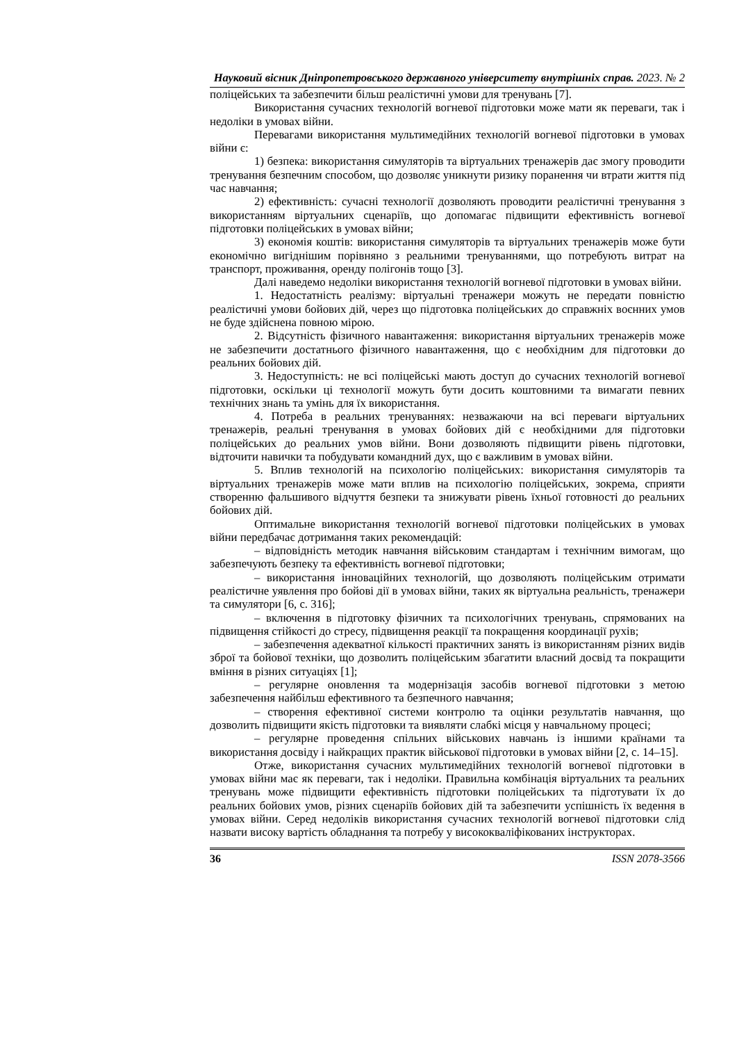Науковий вісник Дніпропетровського державного університету внутрішніх справ. 2023. № 2
поліцейських та забезпечити більш реалістичні умови для тренувань [7].
Використання сучасних технологій вогневої підготовки може мати як переваги, так і недоліки в умовах війни.
Перевагами використання мультимедійних технологій вогневої підготовки в умовах війни є:
1) безпека: використання симуляторів та віртуальних тренажерів дає змогу проводити тренування безпечним способом, що дозволяє уникнути ризику поранення чи втрати життя під час навчання;
2) ефективність: сучасні технології дозволяють проводити реалістичні тренування з використанням віртуальних сценаріїв, що допомагає підвищити ефективність вогневої підготовки поліцейських в умовах війни;
3) економія коштів: використання симуляторів та віртуальних тренажерів може бути економічно вигіднішим порівняно з реальними тренуваннями, що потребують витрат на транспорт, проживання, оренду полігонів тощо [3].
Далі наведемо недоліки використання технологій вогневої підготовки в умовах війни.
1. Недостатність реалізму: віртуальні тренажери можуть не передати повністю реалістичні умови бойових дій, через що підготовка поліцейських до справжніх воєнних умов не буде здійснена повною мірою.
2. Відсутність фізичного навантаження: використання віртуальних тренажерів може не забезпечити достатнього фізичного навантаження, що є необхідним для підготовки до реальних бойових дій.
3. Недоступність: не всі поліцейські мають доступ до сучасних технологій вогневої підготовки, оскільки ці технології можуть бути досить коштовними та вимагати певних технічних знань та умінь для їх використання.
4. Потреба в реальних тренуваннях: незважаючи на всі переваги віртуальних тренажерів, реальні тренування в умовах бойових дій є необхідними для підготовки поліцейських до реальних умов війни. Вони дозволяють підвищити рівень підготовки, відточити навички та побудувати командний дух, що є важливим в умовах війни.
5. Вплив технологій на психологію поліцейських: використання симуляторів та віртуальних тренажерів може мати вплив на психологію поліцейських, зокрема, сприяти створенню фальшивого відчуття безпеки та знижувати рівень їхньої готовності до реальних бойових дій.
Оптимальне використання технологій вогневої підготовки поліцейських в умовах війни передбачає дотримання таких рекомендацій:
– відповідність методик навчання військовим стандартам і технічним вимогам, що забезпечують безпеку та ефективність вогневої підготовки;
– використання інноваційних технологій, що дозволяють поліцейським отримати реалістичне уявлення про бойові дії в умовах війни, таких як віртуальна реальність, тренажери та симулятори [6, с. 316];
– включення в підготовку фізичних та психологічних тренувань, спрямованих на підвищення стійкості до стресу, підвищення реакції та покращення координації рухів;
– забезпечення адекватної кількості практичних занять із використанням різних видів зброї та бойової техніки, що дозволить поліцейським збагатити власний досвід та покращити вміння в різних ситуаціях [1];
– регулярне оновлення та модернізація засобів вогневої підготовки з метою забезпечення найбільш ефективного та безпечного навчання;
– створення ефективної системи контролю та оцінки результатів навчання, що дозволить підвищити якість підготовки та виявляти слабкі місця у навчальному процесі;
– регулярне проведення спільних військових навчань із іншими країнами та використання досвіду і найкращих практик військової підготовки в умовах війни [2, с. 14–15].
Отже, використання сучасних мультимедійних технологій вогневої підготовки в умовах війни має як переваги, так і недоліки. Правильна комбінація віртуальних та реальних тренувань може підвищити ефективність підготовки поліцейських та підготувати їх до реальних бойових умов, різних сценаріїв бойових дій та забезпечити успішність їх ведення в умовах війни. Серед недоліків використання сучасних технологій вогневої підготовки слід назвати високу вартість обладнання та потребу у висококваліфікованих інструкторах.
36 ISSN 2078-3566